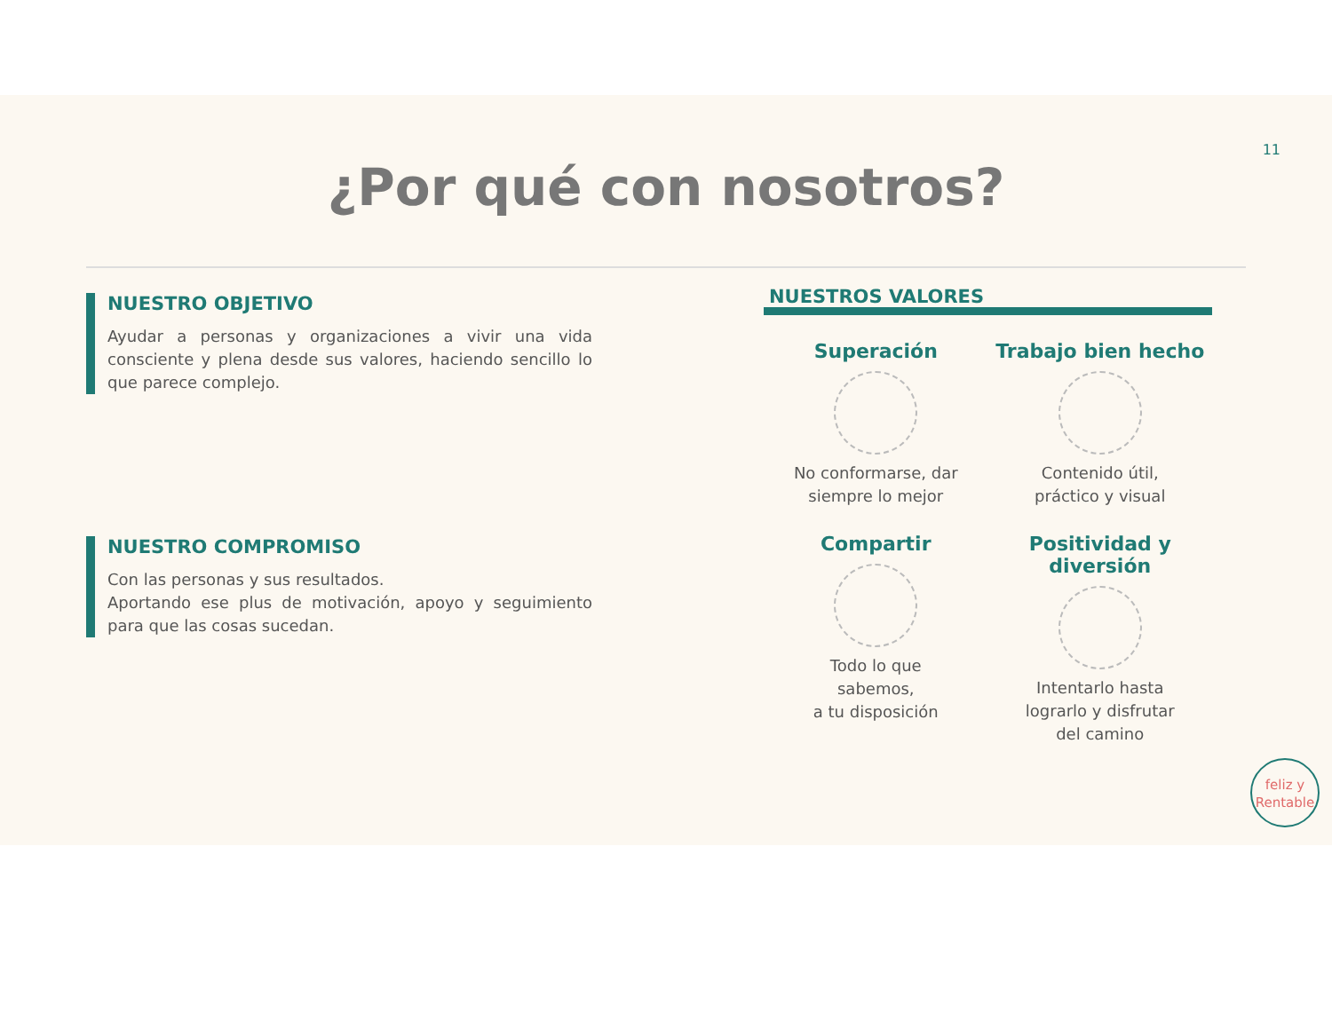11
¿Por qué con nosotros?
NUESTRO OBJETIVO
Ayudar a personas y organizaciones a vivir una vida consciente y plena desde sus valores, haciendo sencillo lo que parece complejo.
NUESTRO COMPROMISO
Con las personas y sus resultados.
Aportando ese plus de motivación, apoyo y seguimiento para que las cosas sucedan.
NUESTROS VALORES
Superación
No conformarse, dar
siempre lo mejor
Trabajo bien hecho
Contenido útil,
práctico y visual
Compartir
Todo lo que
sabemos,
a tu disposición
Positividad y diversión
Intentarlo hasta
lograrlo y disfrutar
del camino
feliz y
Rentable